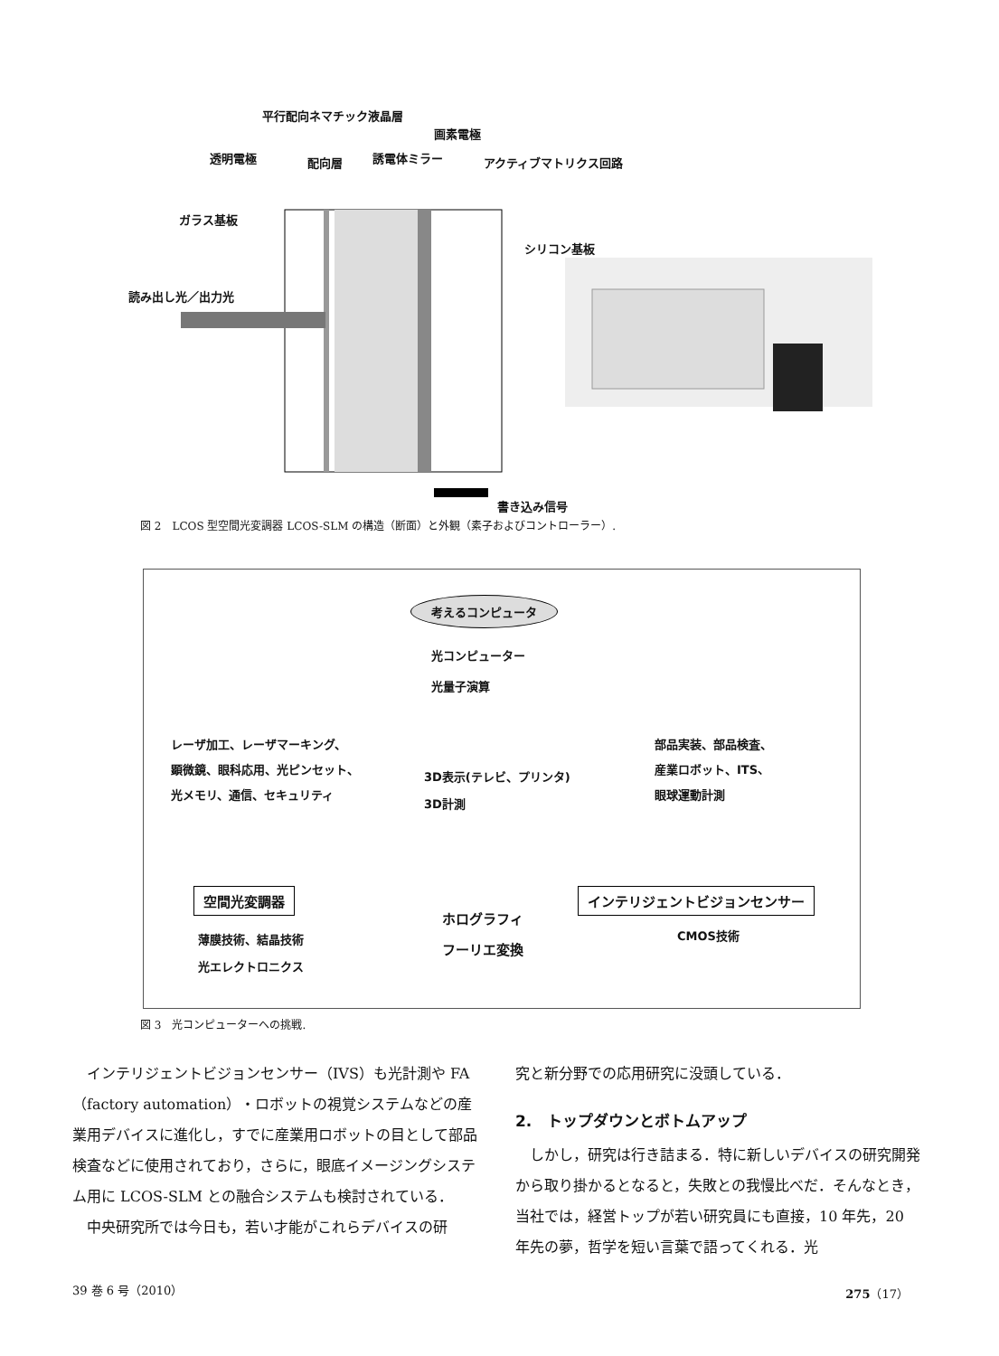平行配向ネマチック液晶層
画素電極
透明電極 配向層 誘電体ミラー アクティブマトリクス回路
ガラス基板
シリコン基板
読み出し光／出力光
書き込み信号
図 2　LCOS 型空間光変調器 LCOS-SLM の構造（断面）と外観（素子およびコントローラー）.
考えるコンピュータ
光コンピューター
光量子演算
レーザ加工、レーザマーキング、
顕微鏡、眼科応用、光ピンセット、
光メモリ、通信、セキュリティ
3D表示(テレビ、プリンタ)
3D計測
部品実装、部品検査、
産業ロボット、ITS、
眼球運動計測
空間光変調器
ホログラフィ
フーリエ変換
インテリジェントビジョンセンサー
薄膜技術、結晶技術
光エレクトロニクス
CMOS技術
図 3　光コンピューターへの挑戦.
　インテリジェントビジョンセンサー（IVS）も光計測や FA（factory automation）・ロボットの視覚システムなどの産業用デバイスに進化し，すでに産業用ロボットの目として部品検査などに使用されており，さらに，眼底イメージングシステム用に LCOS-SLM との融合システムも検討されている．
　中央研究所では今日も，若い才能がこれらデバイスの研
究と新分野での応用研究に没頭している．
2.　トップダウンとボトムアップ
　しかし，研究は行き詰まる．特に新しいデバイスの研究開発から取り掛かるとなると，失敗との我慢比べだ．そんなとき，当社では，経営トップが若い研究員にも直接，10 年先，20 年先の夢，哲学を短い言葉で語ってくれる．光
39 巻 6 号（2010） 275（17）